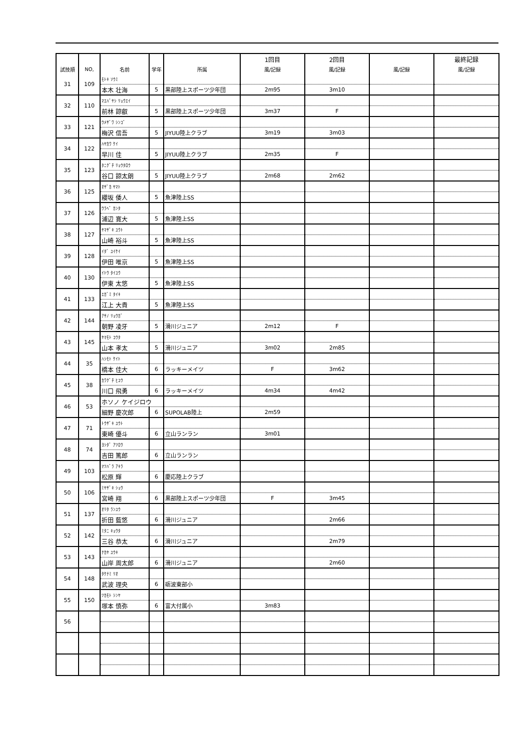| | | | | | 1回目 | 2回目 | | 最終記録 |
| --- | --- | --- | --- | --- | --- | --- | --- | --- |
| 試技順 | NO, | 名前 | 学年 | 所属 | 風/記録 | 風/記録 | 風/記録 | 風/記録 |
| 31 | 109 | ﾓﾄｷ ｿｳﾐ | | | | | | |
| | | 本木 壮海 | 5 | 黒部陸上スポーツ少年団 | 2m95 | 3m10 | | |
| 32 | 110 | ﾏｴﾊﾞﾔｼ ﾘｮｳｴｲ | | | | | | |
| | | 前林 諒叡 | 5 | 黒部陸上スポーツ少年団 | 3m37 | F | | |
| 33 | 121 | ｳﾒｻﾞﾜ ｼﾝｺﾞ | | | | | | |
| | | 梅沢 信吾 | 5 | JIYUU陸上クラブ | 3m19 | 3m03 | | |
| 34 | 122 | ﾊﾔｶﾜ ｹｲ | | | | | | |
| | | 早川 佳 | 5 | JIYUU陸上クラブ | 2m35 | F | | |
| 35 | 123 | ﾀﾆｸﾞﾁ ﾘｮｳﾀﾛｳ | | | | | | |
| | | 谷口 諒太朗 | 5 | JIYUU陸上クラブ | 2m68 | 2m62 | | |
| 36 | 125 | ｵｻﾞｶ ﾔﾏﾄ | | | | | | |
| | | 纓坂 倭人 | 5 | 魚津陸上SS | | | | |
| 37 | 126 | ｳﾗﾍﾞ ｶﾝﾀ | | | | | | |
| | | 浦辺 寛大 | 5 | 魚津陸上SS | | | | |
| 38 | 127 | ﾔﾏｻﾞｷ ﾕｳﾄ | | | | | | |
| | | 山崎 裕斗 | 5 | 魚津陸上SS | | | | |
| 39 | 128 | ｲﾀﾞ ﾕｲｹｲ | | | | | | |
| | | 伊田 唯京 | 5 | 魚津陸上SS | | | | |
| 40 | 130 | ｲﾄｳ ﾀｲﾕｳ | | | | | | |
| | | 伊東 太悠 | 5 | 魚津陸上SS | | | | |
| 41 | 133 | ｴｶﾞﾐ ﾀｲｷ | | | | | | |
| | | 江上 大貴 | 5 | 魚津陸上SS | | | | |
| 42 | 144 | ｱｻﾉ ﾘｮｳｶﾞ | | | | | | |
| | | 朝野 凌牙 | 5 | 滑川ジュニア | 2m12 | F | | |
| 43 | 145 | ﾔﾏﾓﾄ ｺｳﾀ | | | | | | |
| | | 山本 孝太 | 5 | 滑川ジュニア | 3m02 | 2m85 | | |
| 44 | 35 | ﾊｼﾓﾄ ｹｲﾄ | | | | | | |
| | | 橋本 佳大 | 6 | ラッキーメイツ | F | 3m62 | | |
| 45 | 38 | ｶﾜｸﾞﾁ ﾋﾕｳ | | | | | | |
| | | 川口 飛勇 | 6 | ラッキーメイツ | 4m34 | 4m42 | | |
| 46 | 53 | ホソノ ケイジロウ | | | | | | |
| | | 細野 慶次郎 | 6 | SUPOLAB陸上 | 2m59 | | | |
| 47 | 71 | ﾄｳｻﾞｷ ﾕｳﾄ | | | | | | |
| | | 東崎 優斗 | 6 | 立山ランラン | 3m01 | | | |
| 48 | 74 | ﾖｼﾀﾞ ｱﾂﾛｳ | | | | | | |
| | | 吉田 篤郎 | 6 | 立山ランラン | | | | |
| 49 | 103 | ﾏﾂﾊﾞﾗ ｱｷﾗ | | | | | | |
| | | 松原 輝 | 6 | 慶応陸上クラブ | | | | |
| 50 | 106 | ﾐﾔｻﾞｷ ｼｮｳ | | | | | | |
| | | 宮崎 翔 | 6 | 黒部陸上スポーツ少年団 | F | 3m45 | | |
| 51 | 137 | ｵﾘﾀ ﾗﾝﾕｳ | | | | | | |
| | | 折田 藍悠 | 6 | 滑川ジュニア | | 2m66 | | |
| 52 | 142 | ﾐﾀﾆ ｷｮｳﾀ | | | | | | |
| | | 三谷 恭太 | 6 | 滑川ジュニア | | 2m79 | | |
| 53 | 143 | ﾅｶﾔ ﾕｳｷ | | | | | | |
| | | 山岸 周太郎 | 6 | 滑川ジュニア | | 2m60 | | |
| 54 | 148 | ﾀｹﾅﾐ ﾘｵ | | | | | | |
| | | 武波 理央 | 6 | 砺波東部小 | | | | |
| 55 | 150 | ﾂｶﾓﾄ ｼﾝﾔ | | | | | | |
| | | 塚本 慎弥 | 6 | 富大付属小 | 3m83 | | | |
| 56 | | | | | | | | |